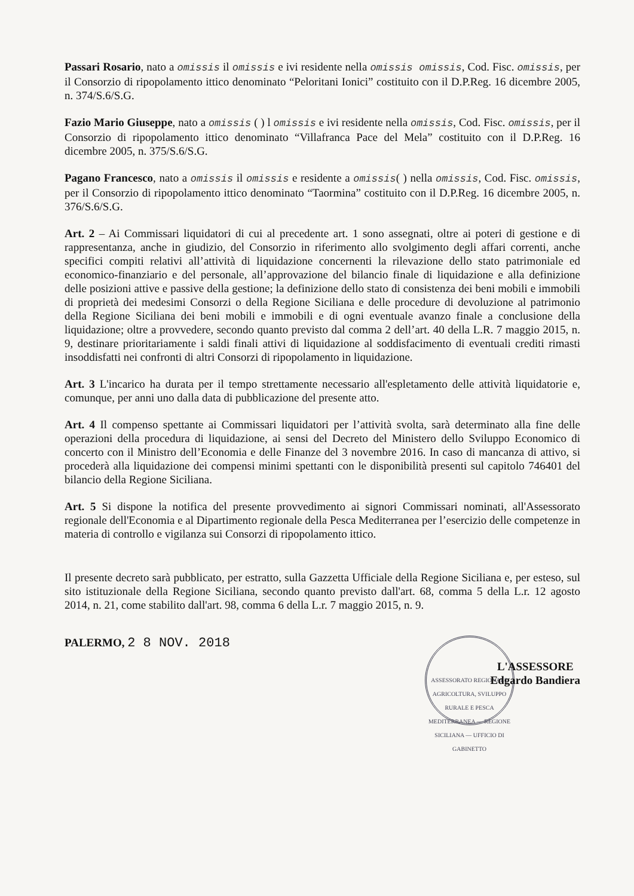Passari Rosario, nato a omissis il omissis e ivi residente nella omissis omissis, Cod. Fisc. omissis, per il Consorzio di ripopolamento ittico denominato “Peloritani Ionici” costituito con il D.P.Reg. 16 dicembre 2005, n. 374/S.6/S.G.
Fazio Mario Giuseppe, nato a omissis ( ) l omissis e ivi residente nella omissis, Cod. Fisc. omissis, per il Consorzio di ripopolamento ittico denominato “Villafranca Pace del Mela” costituito con il D.P.Reg. 16 dicembre 2005, n. 375/S.6/S.G.
Pagano Francesco, nato a omissis il omissis e residente a omissis( ) nella omissis, Cod. Fisc. omissis, per il Consorzio di ripopolamento ittico denominato “Taormina” costituito con il D.P.Reg. 16 dicembre 2005, n. 376/S.6/S.G.
Art. 2 – Ai Commissari liquidatori di cui al precedente art. 1 sono assegnati, oltre ai poteri di gestione e di rappresentanza, anche in giudizio, del Consorzio in riferimento allo svolgimento degli affari correnti, anche specifici compiti relativi all’attività di liquidazione concernenti la rilevazione dello stato patrimoniale ed economico-finanziario e del personale, all’approvazione del bilancio finale di liquidazione e alla definizione delle posizioni attive e passive della gestione; la definizione dello stato di consistenza dei beni mobili e immobili di proprietà dei medesimi Consorzi o della Regione Siciliana e delle procedure di devoluzione al patrimonio della Regione Siciliana dei beni mobili e immobili e di ogni eventuale avanzo finale a conclusione della liquidazione; oltre a provvedere, secondo quanto previsto dal comma 2 dell’art. 40 della L.R. 7 maggio 2015, n. 9, destinare prioritariamente i saldi finali attivi di liquidazione al soddisfacimento di eventuali crediti rimasti insoddisfatti nei confronti di altri Consorzi di ripopolamento in liquidazione.
Art. 3 L'incarico ha durata per il tempo strettamente necessario all'espletamento delle attività liquidatorie e, comunque, per anni uno dalla data di pubblicazione del presente atto.
Art. 4 Il compenso spettante ai Commissari liquidatori per l’attività svolta, sarà determinato alla fine delle operazioni della procedura di liquidazione, ai sensi del Decreto del Ministero dello Sviluppo Economico di concerto con il Ministro dell’Economia e delle Finanze del 3 novembre 2016. In caso di mancanza di attivo, si procederà alla liquidazione dei compensi minimi spettanti con le disponibilità presenti sul capitolo 746401 del bilancio della Regione Siciliana.
Art. 5 Si dispone la notifica del presente provvedimento ai signori Commissari nominati, all'Assessorato regionale dell'Economia e al Dipartimento regionale della Pesca Mediterranea per l’esercizio delle competenze in materia di controllo e vigilanza sui Consorzi di ripopolamento ittico.
Il presente decreto sarà pubblicato, per estratto, sulla Gazzetta Ufficiale della Regione Siciliana e, per esteso, sul sito istituzionale della Regione Siciliana, secondo quanto previsto dall'art. 68, comma 5 della L.r. 12 agosto 2014, n. 21, come stabilito dall'art. 98, comma 6 della L.r. 7 maggio 2015, n. 9.
PALERMO, 2 8 NOV. 2018
ASSESSORATO REGIONALE AGRICOLTURA, SVILUPPO RURALE E PESCA MEDITERRANEA — REGIONE SICILIANA — UFFICIO DI GABINETTO
L'ASSESSORE
Edgardo Bandiera